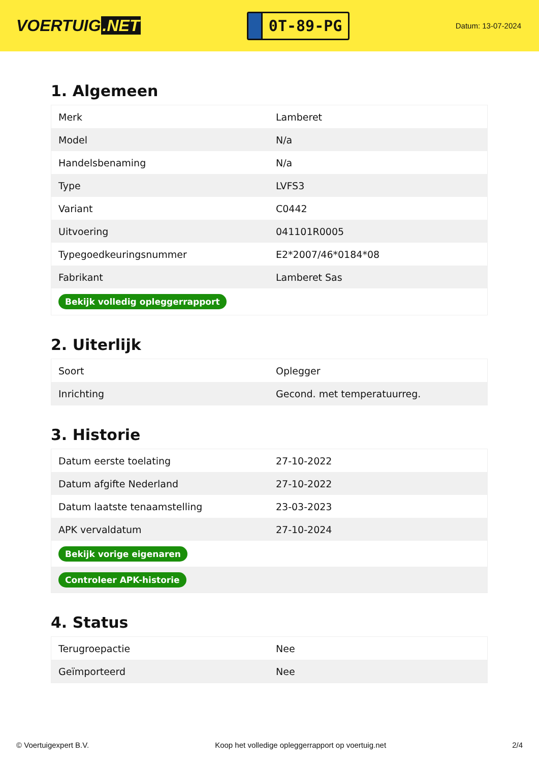VOERTUIG.NET
0T-89-PG
Datum: 13-07-2024
1. Algemeen
| Merk | Lamberet |
| Model | N/a |
| Handelsbenaming | N/a |
| Type | LVFS3 |
| Variant | C0442 |
| Uitvoering | 041101R0005 |
| Typegoedkeuringsnummer | E2*2007/46*0184*08 |
| Fabrikant | Lamberet Sas |
| Bekijk volledig opleggerrapport | |
2. Uiterlijk
| Soort | Oplegger |
| Inrichting | Gecond. met temperatuurreg. |
3. Historie
| Datum eerste toelating | 27-10-2022 |
| Datum afgifte Nederland | 27-10-2022 |
| Datum laatste tenaamstelling | 23-03-2023 |
| APK vervaldatum | 27-10-2024 |
| Bekijk vorige eigenaren | |
| Controleer APK-historie | |
4. Status
| Terugroepactie | Nee |
| Geïmporteerd | Nee |
© Voertuigexpert B.V. Koop het volledige opleggerrapport op voertuig.net 2/4